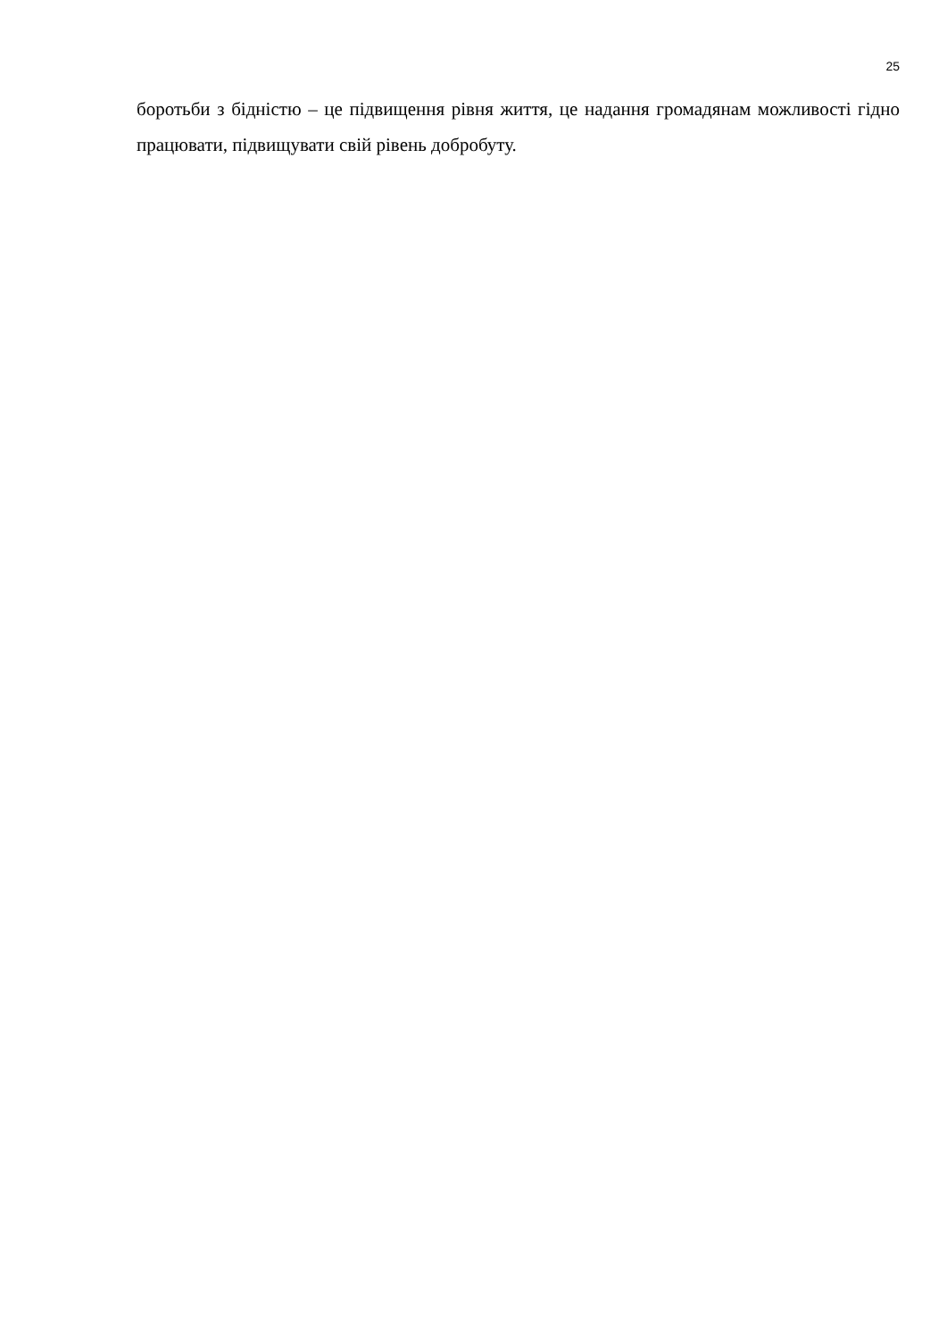25
боротьби з бідністю – це підвищення рівня життя, це надання громадянам можливості гідно працювати, підвищувати свій рівень добробуту.